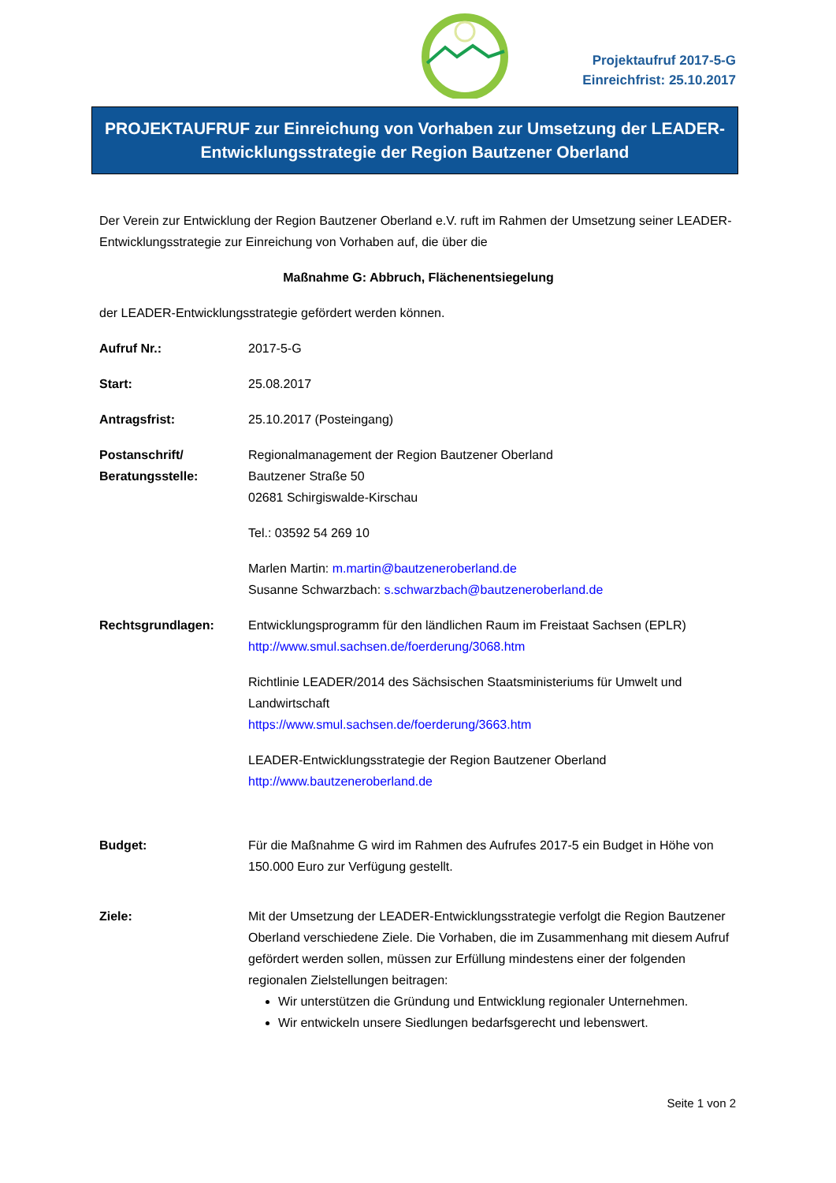Projektaufruf 2017-5-G
Einreichfrist: 25.10.2017
PROJEKTAUFRUF zur Einreichung von Vorhaben zur Umsetzung der LEADER-
Entwicklungsstrategie der Region Bautzener Oberland
Der Verein zur Entwicklung der Region Bautzener Oberland e.V. ruft im Rahmen der Umsetzung seiner LEADER-Entwicklungsstrategie zur Einreichung von Vorhaben auf, die über die
Maßnahme G: Abbruch, Flächenentsiegelung
der LEADER-Entwicklungsstrategie gefördert werden können.
Aufruf Nr.: 2017-5-G
Start: 25.08.2017
Antragsfrist: 25.10.2017 (Posteingang)
Postanschrift/
Beratungsstelle:
Regionalmanagement der Region Bautzener Oberland
Bautzener Straße 50
02681 Schirgiswalde-Kirschau
Tel.: 03592 54 269 10
Marlen Martin: m.martin@bautzeneroberland.de
Susanne Schwarzbach: s.schwarzbach@bautzeneroberland.de
Rechtsgrundlagen: Entwicklungsprogramm für den ländlichen Raum im Freistaat Sachsen (EPLR)
http://www.smul.sachsen.de/foerderung/3068.htm
Richtlinie LEADER/2014 des Sächsischen Staatsministeriums für Umwelt und Landwirtschaft
https://www.smul.sachsen.de/foerderung/3663.htm
LEADER-Entwicklungsstrategie der Region Bautzener Oberland
http://www.bautzeneroberland.de
Budget: Für die Maßnahme G wird im Rahmen des Aufrufes 2017-5 ein Budget in Höhe von 150.000 Euro zur Verfügung gestellt.
Ziele: Mit der Umsetzung der LEADER-Entwicklungsstrategie verfolgt die Region Bautzener Oberland verschiedene Ziele. Die Vorhaben, die im Zusammenhang mit diesem Aufruf gefördert werden sollen, müssen zur Erfüllung mindestens einer der folgenden regionalen Zielstellungen beitragen:
Wir unterstützen die Gründung und Entwicklung regionaler Unternehmen.
Wir entwickeln unsere Siedlungen bedarfsgerecht und lebenswert.
Seite 1 von 2